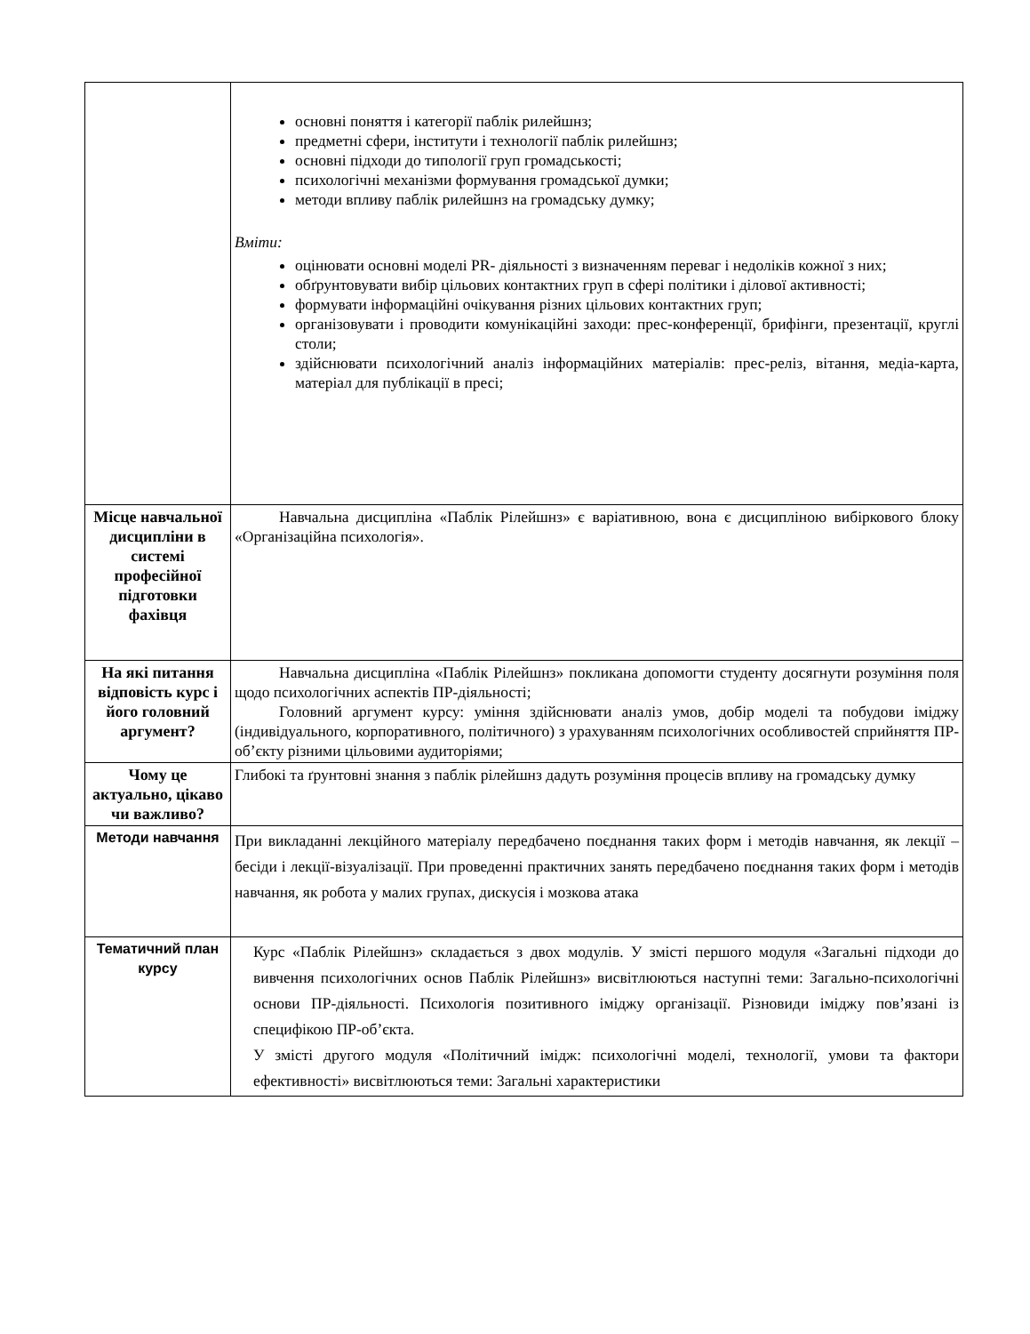| | основні поняття і категорії паблік рилейшнз; предметні сфери, інститути і технології паблік рилейшнз; основні підходи до типології груп громадськості; психологічні механізми формування громадської думки; методи впливу паблік рилейшнз на громадську думку; Вміти: оцінювати основні моделі PR- діяльності з визначенням переваг і недоліків кожної з них; обґрунтовувати вибір цільових контактних груп в сфері політики і ділової активності; формувати інформаційні очікування різних цільових контактних груп; організовувати і проводити комунікаційні заходи: прес-конференції, брифінги, презентації, круглі столи; здійснювати психологічний аналіз інформаційних матеріалів: прес-реліз, вітання, медіа-карта, матеріал для публікації в пресі; |
| Місце навчальної дисципліни в системі професійної підготовки фахівця | Навчальна дисципліна «Паблік Рілейшнз» є варіативною, вона є дисципліною вибіркового блоку «Організаційна психологія». |
| На які питання відповість курс і його головний аргумент? | Навчальна дисципліна «Паблік Рілейшнз» покликана допомогти студенту досягнути розуміння поля щодо психологічних аспектів ПР-діяльності; Головний аргумент курсу: уміння здійснювати аналіз умов, добір моделі та побудови іміджу (індивідуального, корпоративного, політичного) з урахуванням психологічних особливостей сприйняття ПР-об’єкту різними цільовими аудиторіями; |
| Чому це актуально, цікаво чи важливо? | Глибокі та ґрунтовні знання з паблік рілейшнз дадуть розуміння процесів впливу на громадську думку |
| Методи навчання | При викладанні лекційного матеріалу передбачено поєднання таких форм і методів навчання, як лекції – бесіди і лекції-візуалізації. При проведенні практичних занять передбачено поєднання таких форм і методів навчання, як робота у малих групах, дискусія і мозкова атака |
| Тематичний план курсу | Курс «Паблік Рілейшнз» складається з двох модулів. У змісті першого модуля «Загальні підходи до вивчення психологічних основ Паблік Рілейшнз» висвітлюються наступні теми: Загально-психологічні основи ПР-діяльності. Психологія позитивного іміджу організації. Різновиди іміджу пов’язані із специфікою ПР-об’єкта. У змісті другого модуля «Політичний імідж: психологічні моделі, технології, умови та фактори ефективності» висвітлюються теми: Загальні характеристики |